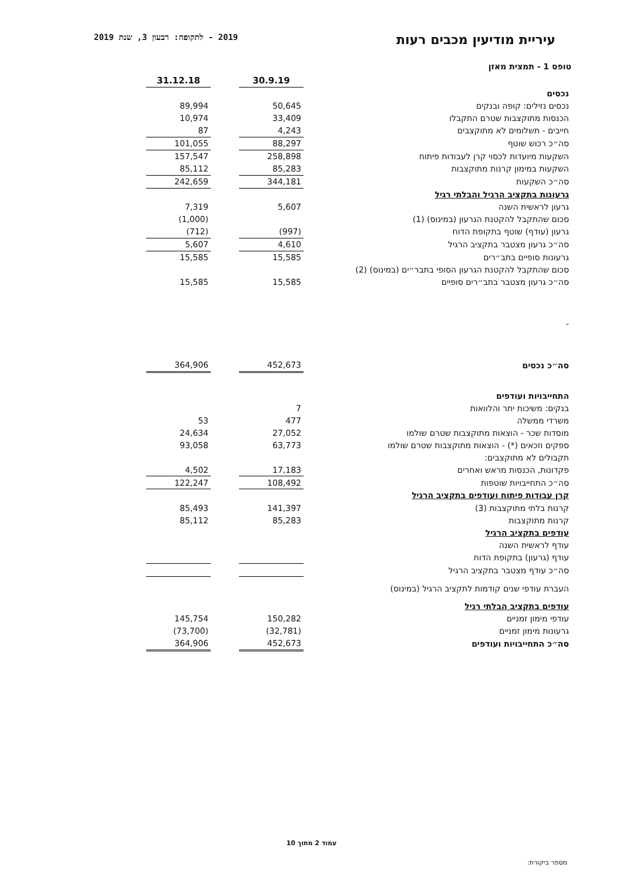עיריית מודיעין מכבים רעות
2019 - לתקופה: רבעון 3, שנת 2019
טופס 1 - תמצית מאזן
| | | 30.9.19 | | 31.12.18 |
| נכסים | | | | |
| נכסים נזילים: קופה ובנקים | | 50,645 | | 89,994 |
| הכנסות מתוקצבות שטרם התקבלו | | 33,409 | | 10,974 |
| חייבים - תשלומים לא מתוקצבים | | 4,243 | | 87 |
| סה״כ רכוש שוטף | | 88,297 | | 101,055 |
| השקעות מיועדות לכסוי קרן לעבודות פיתוח | | 258,898 | | 157,547 |
| השקעות במימון קרנות מתוקצבות | | 85,283 | | 85,112 |
| סה״כ השקעות | | 344,181 | | 242,659 |
| גרעונות בתקציב הרגיל והבלתי רגיל | | | | |
| גרעון לראשית השנה | | 5,607 | | 7,319 |
| סכום שהתקבל להקטנת הגרעון (במינוס) (1) | | | | (1,000) |
| גרעון (עודף) שוטף בתקופת הדוח | | (997) | | (712) |
| סה״כ גרעון מצטבר בתקציב הרגיל | | 4,610 | | 5,607 |
| גרעונות סופיים בתב״רים | | 15,585 | | 15,585 |
| סכום שהתקבל להקטנת הגרעון הסופי בתבר״ים (במינוס) (2) | | | | |
| סה״כ גרעון מצטבר בתב״רים סופיים | | 15,585 | | 15,585 |
| - | | | | |
| סה״כ נכסים | | 452,673 | | 364,906 |
| התחייבויות ועודפים | | | | |
| בנקים: משיכות יתר והלוואות | | 7 | | |
| משרדי ממשלה | | 477 | | 53 |
| מוסדות שכר - הוצאות מתוקצבות שטרם שולמו | | 27,052 | | 24,634 |
| ספקים וזכאים (*) - הוצאות מתוקצבות שטרם שולמו | | 63,773 | | 93,058 |
| תקבולים לא מתוקצבים: | | | | |
| פקדונות, הכנסות מראש ואחרים | | 17,183 | | 4,502 |
| סה״כ התחייבויות שוטפות | | 108,492 | | 122,247 |
| קרן עבודות פיתוח ועודפים בתקציב הרגיל | | | | |
| קרנות בלתי מתוקצבות (3) | | 141,397 | | 85,493 |
| קרנות מתוקצבות | | 85,283 | | 85,112 |
| עודפים בתקציב הרגיל | | | | |
| עודף לראשית השנה | | | | |
| עודף (גרעון) בתקופת הדוח | | | | |
| סה״כ עודף מצטבר בתקציב הרגיל | | | | |
| העברת עודפי שנים קודמות לתקציב הרגיל (במינוס) | | | | |
| עודפים בתקציב הבלתי רגיל | | | | |
| עודפי מימון זמניים | | 150,282 | | 145,754 |
| גרעונות מימון זמניים | | (32,781) | | (73,700) |
| סה״כ התחייבויות ועודפים | | 452,673 | | 364,906 |
עמוד 2 מתוך 10
מספר ביקורת: